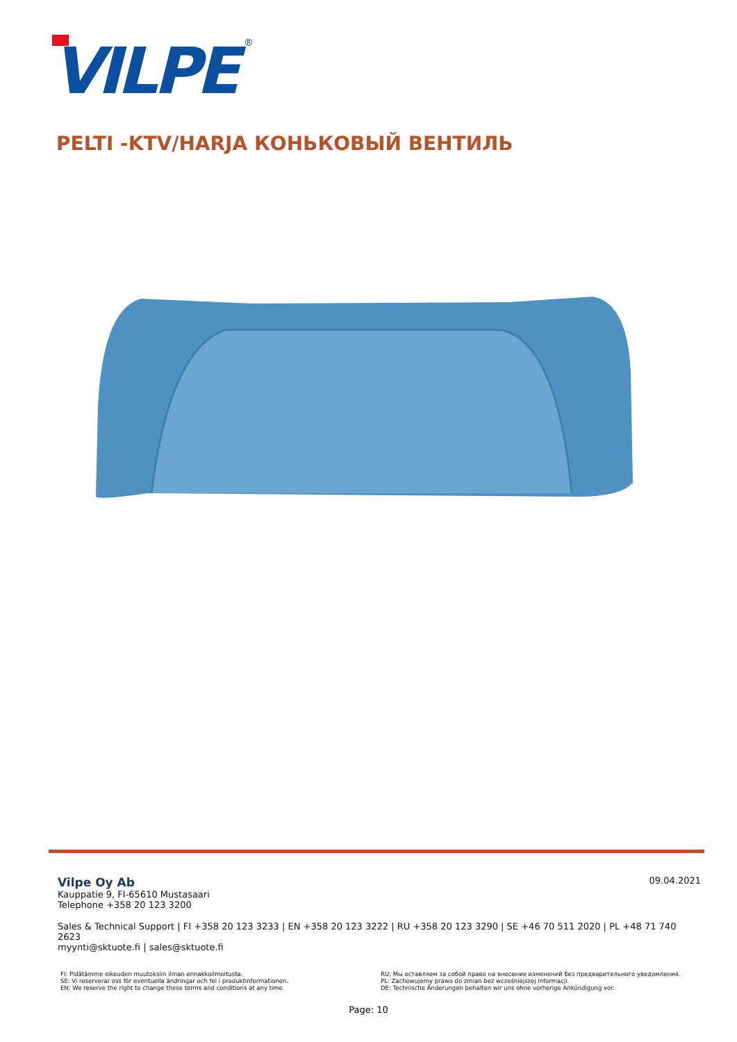VILPE
®
PELTI -KTV/HARJA КОНЬКОВЫЙ ВЕНТИЛЬ
09.04.2021
Vilpe Oy Ab
Kauppatie 9, FI-65610 Mustasaari
Telephone +358 20 123 3200
Sales & Technical Support | FI +358 20 123 3233 | EN +358 20 123 3222 | RU +358 20 123 3290 | SE +46 70 511 2020 | PL +48 71 740 2623
myynti@sktuote.fi | sales@sktuote.fi
FI: Pidätämme oikeuden muutoksiin ilman ennakkoilmoitusta.
SE: Vi reserverar oss för eventuella ändringar och fel i produktinformationen.
EN: We reserve the right to change these terms and conditions at any time.
RU: Мы оставляем за собой право на внесение изменений без предварительного уведомления.
PL: Zachowujemy prawo do zmian bez wcześniejszej informacji.
DE: Technische Änderungen behalten wir uns ohne vorherige Ankündigung vor.
Page: 10